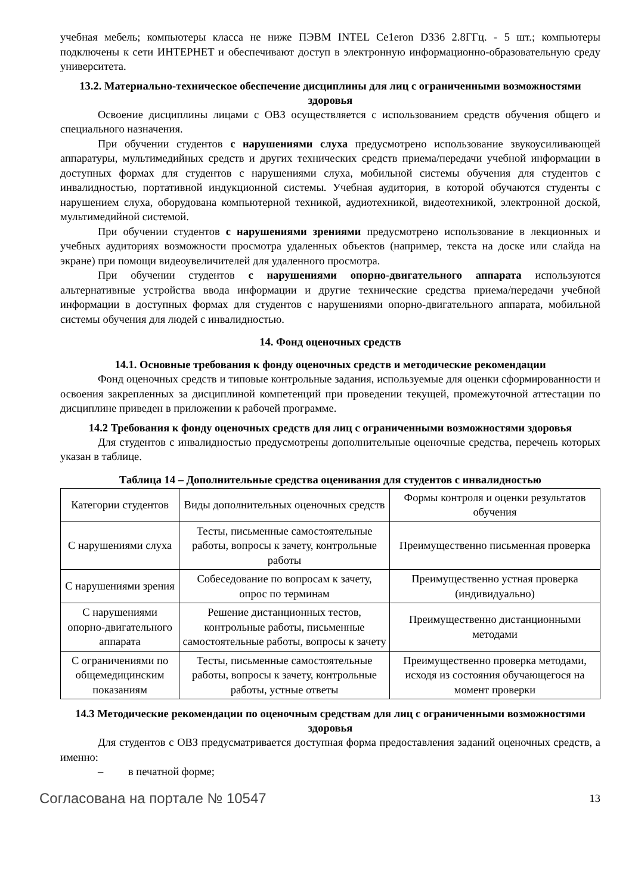учебная мебель; компьютеры класса не ниже ПЭВМ INTEL Ce1eron D336 2.8ГГц. - 5 шт.; компьютеры подключены к сети ИНТЕРНЕТ и обеспечивают доступ в электронную информационно-образовательную среду университета.
13.2. Материально-техническое обеспечение дисциплины для лиц с ограниченными возможностями здоровья
Освоение дисциплины лицами с ОВЗ осуществляется с использованием средств обучения общего и специального назначения.
При обучении студентов с нарушениями слуха предусмотрено использование звукоусиливающей аппаратуры, мультимедийных средств и других технических средств приема/передачи учебной информации в доступных формах для студентов с нарушениями слуха, мобильной системы обучения для студентов с инвалидностью, портативной индукционной системы. Учебная аудитория, в которой обучаются студенты с нарушением слуха, оборудована компьютерной техникой, аудиотехникой, видеотехникой, электронной доской, мультимедийной системой.
При обучении студентов с нарушениями зрениями предусмотрено использование в лекционных и учебных аудиториях возможности просмотра удаленных объектов (например, текста на доске или слайда на экране) при помощи видеоувеличителей для удаленного просмотра.
При обучении студентов с нарушениями опорно-двигательного аппарата используются альтернативные устройства ввода информации и другие технические средства приема/передачи учебной информации в доступных формах для студентов с нарушениями опорно-двигательного аппарата, мобильной системы обучения для людей с инвалидностью.
14. Фонд оценочных средств
14.1. Основные требования к фонду оценочных средств и методические рекомендации
Фонд оценочных средств и типовые контрольные задания, используемые для оценки сформированности и освоения закрепленных за дисциплиной компетенций при проведении текущей, промежуточной аттестации по дисциплине приведен в приложении к рабочей программе.
14.2 Требования к фонду оценочных средств для лиц с ограниченными возможностями здоровья
Для студентов с инвалидностью предусмотрены дополнительные оценочные средства, перечень которых указан в таблице.
Таблица 14 – Дополнительные средства оценивания для студентов с инвалидностью
| Категории студентов | Виды дополнительных оценочных средств | Формы контроля и оценки результатов обучения |
| С нарушениями слуха | Тесты, письменные самостоятельные работы, вопросы к зачету, контрольные работы | Преимущественно письменная проверка |
| С нарушениями зрения | Собеседование по вопросам к зачету, опрос по терминам | Преимущественно устная проверка (индивидуально) |
| С нарушениями опорно-двигательного аппарата | Решение дистанционных тестов, контрольные работы, письменные самостоятельные работы, вопросы к зачету | Преимущественно дистанционными методами |
| С ограничениями по общемедицинским показаниям | Тесты, письменные самостоятельные работы, вопросы к зачету, контрольные работы, устные ответы | Преимущественно проверка методами, исходя из состояния обучающегося на момент проверки |
14.3 Методические рекомендации по оценочным средствам для лиц с ограниченными возможностями здоровья
Для студентов с ОВЗ предусматривается доступная форма предоставления заданий оценочных средств, а именно:
– в печатной форме;
Согласована на портале № 10547 13